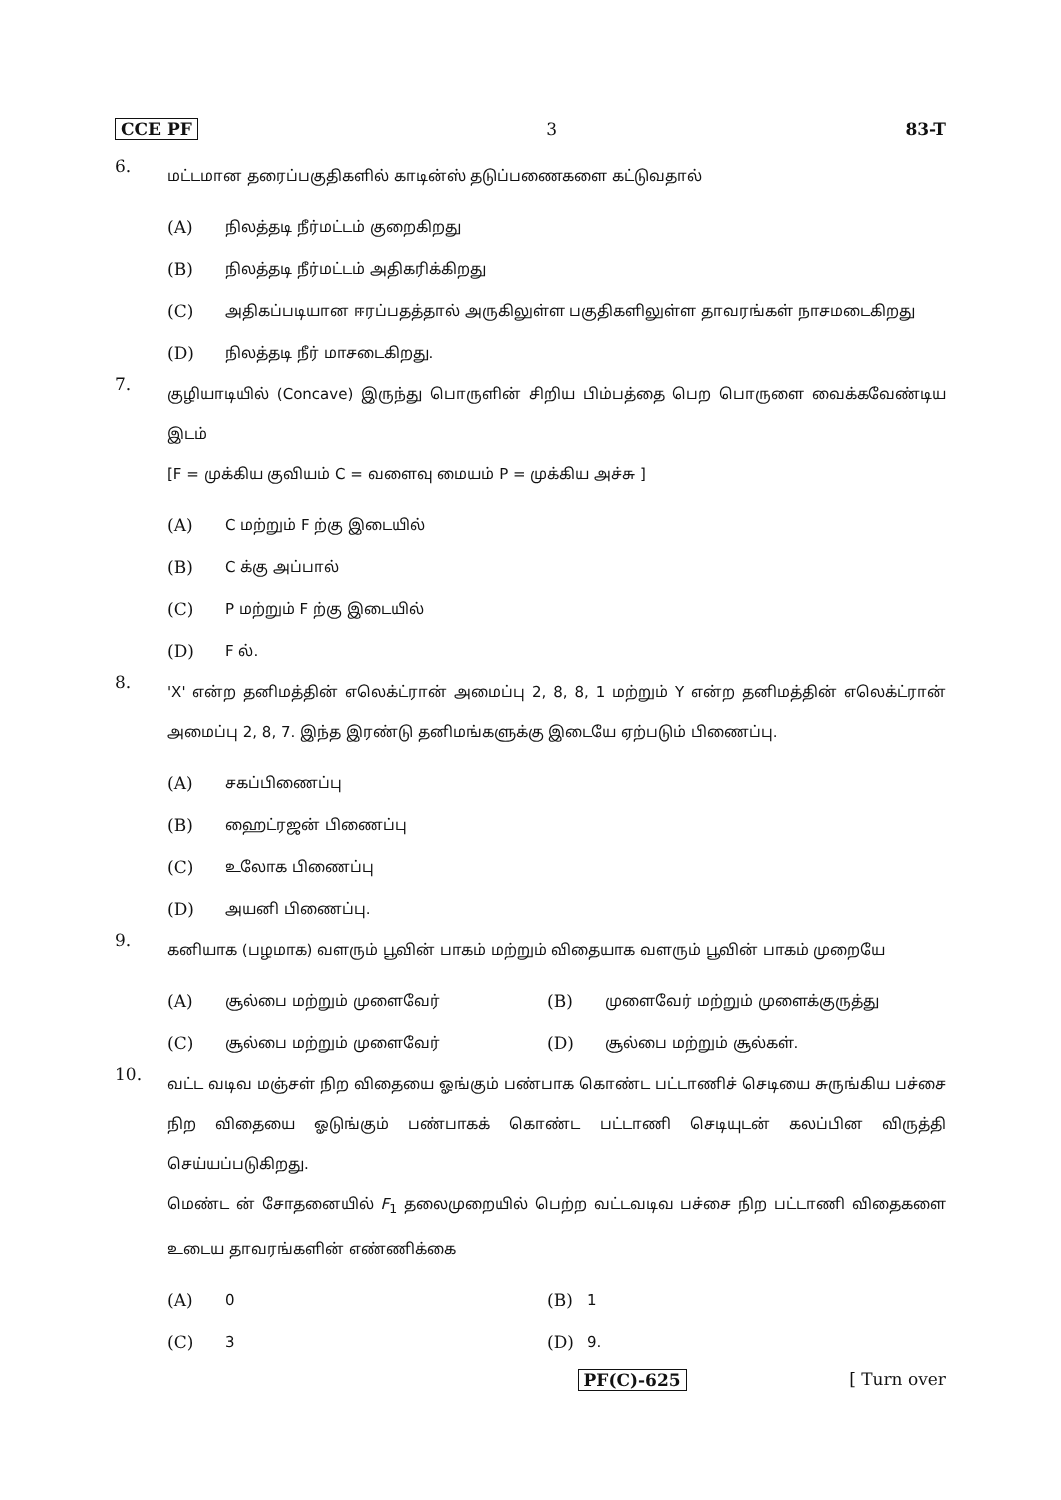CCE PF 3 83-T
6.
மட்டமான தரைப்பகுதிகளில் காடின்ஸ் தடுப்பணைகளை கட்டுவதால்
(A) நிலத்தடி நீர்மட்டம் குறைகிறது
(B) நிலத்தடி நீர்மட்டம் அதிகரிக்கிறது
(C) அதிகப்படியான ஈரப்பதத்தால் அருகிலுள்ள பகுதிகளிலுள்ள தாவரங்கள் நாசமடைகிறது
(D) நிலத்தடி நீர் மாசடைகிறது.
7.
குழியாடியில் (Concave) இருந்து பொருளின் சிறிய பிம்பத்தை பெற பொருளை வைக்கவேண்டிய இடம்
[F = முக்கிய குவியம் C = வளைவு மையம் P = முக்கிய அச்சு ]
(A) C மற்றும் F ற்கு இடையில்
(B) C க்கு அப்பால்
(C) P மற்றும் F ற்கு இடையில்
(D) F ல்.
8.
'X' என்ற தனிமத்தின் எலெக்ட்ரான் அமைப்பு 2, 8, 8, 1 மற்றும் Y என்ற தனிமத்தின் எலெக்ட்ரான் அமைப்பு 2, 8, 7. இந்த இரண்டு தனிமங்களுக்கு இடையே ஏற்படும் பிணைப்பு.
(A) சகப்பிணைப்பு
(B) ஹைட்ரஜன் பிணைப்பு
(C) உலோக பிணைப்பு
(D) அயனி பிணைப்பு.
9.
கனியாக (பழமாக) வளரும் பூவின் பாகம் மற்றும் விதையாக வளரும் பூவின் பாகம் முறையே
(A) சூல்பை மற்றும் முளைவேர் (B) முளைவேர் மற்றும் முளைக்குருத்து
(C) சூல்பை மற்றும் முளைவேர் (D) சூல்பை மற்றும் சூல்கள்.
10.
வட்ட வடிவ மஞ்சள் நிற விதையை ஓங்கும் பண்பாக கொண்ட பட்டாணிச் செடியை சுருங்கிய பச்சை நிற விதையை ஓடுங்கும் பண்பாகக் கொண்ட பட்டாணி செடியுடன் கலப்பின விருத்தி செய்யப்படுகிறது.
மெண்ட ன் சோதனையில் F<sub>1</sub> தலைமுறையில் பெற்ற வட்டவடிவ பச்சை நிற பட்டாணி விதைகளை உடைய தாவரங்களின் எண்ணிக்கை
(A) 0 (B) 1
(C) 3 (D) 9.
PF(C)-625 [ Turn over